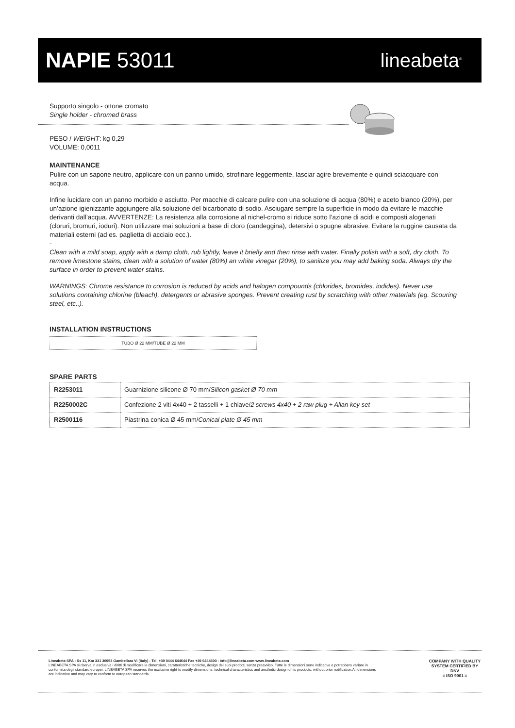NAPIE 53011 lineabeta<sup>®</sup>
Supporto singolo - ottone cromato
Single holder - chromed brass
PESO / WEIGHT: kg 0,29
VOLUME: 0,0011
MAINTENANCE
Pulire con un sapone neutro, applicare con un panno umido, strofinare leggermente, lasciar agire brevemente e quindi sciacquare con acqua.
Infine lucidare con un panno morbido e asciutto. Per macchie di calcare pulire con una soluzione di acqua (80%) e aceto bianco (20%), per un’azione igienizzante aggiungere alla soluzione del bicarbonato di sodio. Asciugare sempre la superficie in modo da evitare le macchie derivanti dall’acqua. AVVERTENZE: La resistenza alla corrosione al nichel-cromo si riduce sotto l’azione di acidi e composti alogenati (cloruri, bromuri, ioduri). Non utilizzare mai soluzioni a base di cloro (candeggina), detersivi o spugne abrasive. Evitare la ruggine causata da materiali esterni (ad es. paglietta di acciaio ecc.).
-
Clean with a mild soap, apply with a damp cloth, rub lightly, leave it briefly and then rinse with water. Finally polish with a soft, dry cloth. To remove limestone stains, clean with a solution of water (80%) an white vinegar (20%), to sanitize you may add baking soda. Always dry the surface in order to prevent water stains.
WARNINGS: Chrome resistance to corrosion is reduced by acids and halogen compounds (chlorides, bromides, iodides). Never use solutions containing chlorine (bleach), detergents or abrasive sponges. Prevent creating rust by scratching with other materials (eg. Scouring steel, etc..).
INSTALLATION INSTRUCTIONS
TUBO Ø 22 MM/TUBE Ø 22 MM
SPARE PARTS
| R2253011 | Guarnizione silicone Ø 70 mm/ Silicon gasket Ø 70 mm |
| R2250002C | Confezione 2 viti 4x40 + 2 tasselli + 1 chiave/ 2 screws 4x40 + 2 raw plug + Allan key set |
| R2500116 | Piastrina conica Ø 45 mm/ Conical plate Ø 45 mm |
Lineabeta SPA - Ss 11, Km 331 36053 Gambellara VI (Italy) - Tel. +39 0444 644644 Fax +39 0444600 - info@lineabeta.com www.lineabeta.com
LINEABETA SPA si riserva in esclusiva i diritti di modificare le dimensioni, caratteristiche tecniche, design dei suoi prodotti, senza preavviso. Tutte le dimensioni sono indicative e potrebbero variare in conformita degli standard europei. LINEABETA SPA reserves the exclusive right to modify dimensions, technical characteristics and aesthetic design of its products, without prior notification.All dimensions are indicative and may vary to conform to european standards.
COMPANY WITH QUALITY SYSTEM CERTIFIED BY DNV
= ISO 9001 =